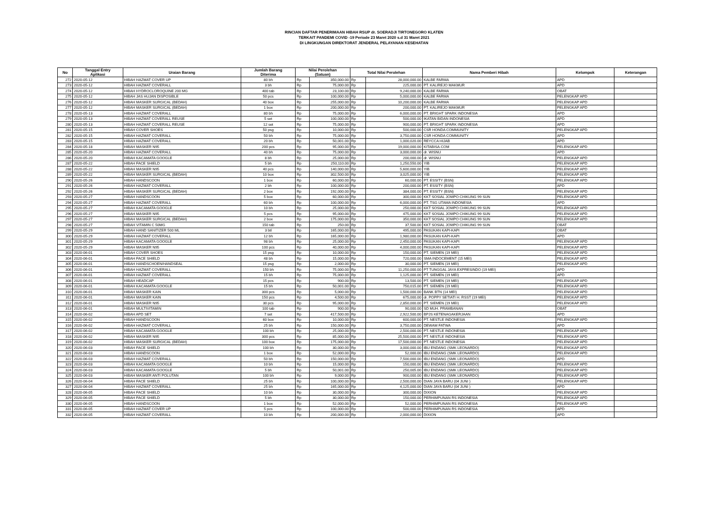RINCIAN DAFTAR PENERIMAAN HIBAH RSUP dr. SOERADJI TIRTONEGORO KLATEN
TERKAIT PANDEMI COVID -19 Periode 23 Maret 2020 s.d 31 Maret 2021
DI LINGKUNGAN DIREKTORAT JENDERAL PELAYANAN KESEHATAN
| No | Tanggal Entry Aplikasi | Uraian Barang | Jumlah Barang Diterima | Nilai Perolehan (Satuan) | | Total Nilai Perolehan | | Nama Pemberi Hibah | Kelompok | Keterangan |
| --- | --- | --- | --- | --- | --- | --- | --- | --- | --- | --- |
| 272 | 2020-05-12 | HIBAH HAZMAT COVER UP | 80 bh | Rp | 350,000.00 | Rp | 28,000,000.00 | KALBE FARMA | APD | |
| 273 | 2020-05-12 | HIBAH HAZMAT COVERALL | 3 bh | Rp | 75,000.00 | Rp | 225,000.00 | PT. KALIREJO MAKMUR | APD | |
| 274 | 2020-05-12 | HIBAH HYDROCLOROQUINE 200 MG | 400 tab | Rp | 23,100.00 | Rp | 9,240,000.00 | KALBE FARMA | OBAT | |
| 275 | 2020-05-12 | HIBAH JAS HUJAN DISPOSIBLE | 50 pcs | Rp | 100,000.00 | Rp | 5,000,000.00 | KALBE FARMA | PELENGKAP APD | |
| 276 | 2020-05-12 | HIBAH MASKER SURGICAL (BEDAH) | 40 box | Rp | 255,000.00 | Rp | 10,200,000.00 | KALBE FARMA | PELENGKAP APD | |
| 277 | 2020-05-12 | HIBAH MASKER SURGICAL (BEDAH) | 1 box | Rp | 200,000.00 | Rp | 200,000.00 | PT. KALIREJO MAKMUR | PELENGKAP APD | |
| 278 | 2020-05-13 | HIBAH HAZMAT COVERALL | 80 bh | Rp | 75,000.00 | Rp | 6,000,000.00 | PT. BRIGHT SPARK INDONESIA | APD | |
| 279 | 2020-05-13 | HIBAH HAZMAT COVERALL REUSE | 5 set | Rp | 100,000.00 | Rp | 500,000.00 | IKATAN BIDAN INDONESIA | APD | |
| 280 | 2020-05-13 | HIBAH HAZMAT COVERALL REUSE | 12 set | Rp | 75,000.00 | Rp | 900,000.00 | PT. BRIGHT SPARK INDONESIA | APD | |
| 281 | 2020-05-15 | HIBAH COVER SHOES | 50 psg | Rp | 10,000.00 | Rp | 500,000.00 | CSR HONDA COMMUNITY | PELENGKAP APD | |
| 282 | 2020-05-15 | HIBAH HAZMAT COVERALL | 50 bh | Rp | 75,000.00 | Rp | 3,750,000.00 | CSR HONDA COMMUNITY | APD | |
| 283 | 2020-05-15 | HIBAH HAZMAT COVERALL | 20 bh | Rp | 50,001.00 | Rp | 1,000,020.00 | REYCCA HIJAB | APD | |
| 284 | 2020-05-18 | HIBAH MASKER N95 | 200 pcs | Rp | 95,000.00 | Rp | 19,000,000.00 | KITABISA.COM | PELENGKAP APD | |
| 285 | 2020-05-20 | HIBAH HAZMAT COVERALL | 40 bh | Rp | 75,000.00 | Rp | 3,000,000.00 | dr. WISNU | APD | |
| 286 | 2020-05-20 | HIBAH KACAMATA GOOGLE | 8 bh | Rp | 25,000.00 | Rp | 200,000.00 | dr. WISNU | PELENGKAP APD | |
| 287 | 2020-05-22 | HIBAH FACE SHIELD | 5 bh | Rp | 250,110.00 | Rp | 1,250,550.00 | YIB | PELENGKAP APD | |
| 288 | 2020-05-22 | HIBAH MASKER N95 | 40 pcs | Rp | 140,000.00 | Rp | 5,600,000.00 | YIB | PELENGKAP APD | |
| 289 | 2020-05-22 | HIBAH MASKER SURGICAL (BEDAH) | 10 box | Rp | 302,500.00 | Rp | 3,025,000.00 | YIB | PELENGKAP APD | |
| 290 | 2020-05-26 | HIBAH HANDSCOON | 1 box | Rp | 60,000.00 | Rp | 60,000.00 | PT. ESSITY (BSN) | PELENGKAP APD | |
| 291 | 2020-05-26 | HIBAH HAZMAT COVERALL | 2 bh | Rp | 100,000.00 | Rp | 200,000.00 | PT. ESSITY (BSN) | APD | |
| 292 | 2020-05-26 | HIBAH MASKER SURGICAL (BEDAH) | 2 box | Rp | 192,000.00 | Rp | 384,000.00 | PT. ESSITY (BSN) | PELENGKAP APD | |
| 293 | 2020-05-27 | HIBAH HANDSCOON | 5 box | Rp | 60,000.00 | Rp | 300,000.00 | KKT SOSIAL JOMPO CHIKUNG 99 SUN | PELENGKAP APD | |
| 294 | 2020-05-27 | HIBAH HAZMAT COVERALL | 60 bh | Rp | 100,000.00 | Rp | 6,000,000.00 | PT. TSG UTAMA INDONESIA | APD | |
| 295 | 2020-05-27 | HIBAH KACAMATA GOOGLE | 10 bh | Rp | 25,000.00 | Rp | 250,000.00 | KKT SOSIAL JOMPO CHIKUNG 99 SUN | PELENGKAP APD | |
| 296 | 2020-05-27 | HIBAH MASKER N95 | 5 pcs | Rp | 95,000.00 | Rp | 475,000.00 | KKT SOSIAL JOMPO CHIKUNG 99 SUN | PELENGKAP APD | |
| 297 | 2020-05-27 | HIBAH MASKER SURGICAL (BEDAH) | 2 box | Rp | 175,000.00 | Rp | 350,000.00 | KKT SOSIAL JOMPO CHIKUNG 99 SUN | PELENGKAP APD | |
| 298 | 2020-05-27 | HIBAH VITAMIN C 50MG | 150 tab | Rp | 250.00 | Rp | 37,500.00 | KKT SOSIAL JOMPO CHIKUNG 99 SUN | OBAT | |
| 299 | 2020-05-29 | HIBAH HAND SANITIZER 500 ML | 3 btl | Rp | 165,000.00 | Rp | 495,000.00 | PASUKAN KAPI-KAPI | OBAT | |
| 300 | 2020-05-29 | HIBAH HAZMAT COVERALL | 12 bh | Rp | 165,000.00 | Rp | 1,980,000.00 | PASUKAN KAPI-KAPI | APD | |
| 301 | 2020-05-29 | HIBAH KACAMATA GOOGLE | 98 bh | Rp | 25,000.00 | Rp | 2,450,000.00 | PASUKAN KAPI-KAPI | PELENGKAP APD | |
| 302 | 2020-05-29 | HIBAH MASKER N95 | 100 pcs | Rp | 40,000.00 | Rp | 4,000,000.00 | PASUKAN KAPI-KAPI | PELENGKAP APD | |
| 303 | 2020-06-01 | HIBAH COVER SHOES | 15 psg | Rp | 10,000.00 | Rp | 150,000.00 | PT. SIEMEN (19 MEI) | PELENGKAP APD | |
| 304 | 2020-06-01 | HIBAH FACE SHIELD | 48 bh | Rp | 15,000.00 | Rp | 720,000.00 | SMA INDOCEMENT (15 MEI) | PELENGKAP APD | |
| 305 | 2020-06-01 | HIBAH HANDSCHOEN/HANDSEAL | 15 psg | Rp | 2,000.00 | Rp | 30,000.00 | PT. SIEMEN (19 MEI) | PELENGKAP APD | |
| 306 | 2020-06-01 | HIBAH HAZMAT COVERALL | 150 bh | Rp | 75,000.00 | Rp | 11,250,000.00 | PT TUNGGAL JAYA EXPRESINDO (19 MEI) | APD | |
| 307 | 2020-06-01 | HIBAH HAZMAT COVERALL | 15 bh | Rp | 75,000.00 | Rp | 1,125,000.00 | PT. SIEMEN (19 MEI) | APD | |
| 308 | 2020-06-01 | HIBAH HEADCAP | 15 pcs | Rp | 900.00 | Rp | 13,500.00 | PT. SIEMEN (19 MEI) | PELENGKAP APD | |
| 309 | 2020-06-01 | HIBAH KACAMATA GOOGLE | 15 bh | Rp | 50,001.00 | Rp | 750,015.00 | PT. SIEMEN (19 MEI) | PELENGKAP APD | |
| 310 | 2020-06-01 | HIBAH MASKER KAIN | 300 pcs | Rp | 5,000.00 | Rp | 1,500,000.00 | BANK BTN (14 MEI) | PELENGKAP APD | |
| 311 | 2020-06-01 | HIBAH MASKER KAIN | 150 pcs | Rp | 4,500.00 | Rp | 675,000.00 | dr. POPPY SETIATI H. RSST (19 MEI) | PELENGKAP APD | |
| 312 | 2020-06-01 | HIBAH MASKER N95 | 30 pcs | Rp | 95,000.00 | Rp | 2,850,000.00 | PT. SIEMEN (19 MEI) | PELENGKAP APD | |
| 313 | 2020-06-01 | HIBAH MULTIVITAMIN | 100 tab | Rp | 900.00 | Rp | 90,000.00 | SD MUH. PRAMBANAN | OBAT | |
| 314 | 2020-06-02 | HIBAH APD SET | 7 set | Rp | 417,500.00 | Rp | 2,922,500.00 | BPJS KETENAGAKERJAAN | APD | |
| 315 | 2020-06-02 | HIBAH HANDSCOON | 60 box | Rp | 10,000.00 | Rp | 600,000.00 | PT. NESTLE INDONESIA | PELENGKAP APD | |
| 316 | 2020-06-02 | HIBAH HAZMAT COVERALL | 25 bh | Rp | 150,000.00 | Rp | 3,750,000.00 | DEWAM FATWA | APD | |
| 317 | 2020-06-02 | HIBAH KACAMATA GOOGLE | 100 bh | Rp | 25,000.00 | Rp | 2,500,000.00 | PT. NESTLE INDONESIA | PELENGKAP APD | |
| 318 | 2020-06-02 | HIBAH MASKER N95 | 300 pcs | Rp | 85,000.00 | Rp | 25,500,000.00 | PT. NESTLE INDONESIA | PELENGKAP APD | |
| 319 | 2020-06-02 | HIBAH MASKER SURGICAL (BEDAH) | 100 box | Rp | 175,000.00 | Rp | 17,500,000.00 | PT. NESTLE INDONESIA | PELENGKAP APD | |
| 320 | 2020-06-03 | HIBAH FACE SHIELD | 100 bh | Rp | 30,000.00 | Rp | 3,000,000.00 | IBU ENDANG (SMK LEONARDO) | PELENGKAP APD | |
| 321 | 2020-06-03 | HIBAH HANDSCOON | 1 box | Rp | 52,000.00 | Rp | 52,000.00 | IBU ENDANG (SMK LEONARDO) | PELENGKAP APD | |
| 322 | 2020-06-03 | HIBAH HAZMAT COVERALL | 50 bh | Rp | 150,000.00 | Rp | 7,500,000.00 | IBU ENDANG (SMK LEONARDO) | APD | |
| 323 | 2020-06-03 | HIBAH KACAMATA GOOGLE | 10 bh | Rp | 15,000.00 | Rp | 150,000.00 | IBU ENDANG (SMK LEONARDO) | PELENGKAP APD | |
| 324 | 2020-06-03 | HIBAH KACAMATA GOOGLE | 5 bh | Rp | 50,001.00 | Rp | 250,005.00 | IBU ENDANG (SMK LEONARDO) | PELENGKAP APD | |
| 325 | 2020-06-03 | HIBAH MASKER ANTI POLUTAN | 100 bh | Rp | 9,000.00 | Rp | 900,000.00 | IBU ENDANG (SMK LEONARDO) | PELENGKAP APD | |
| 326 | 2020-06-04 | HIBAH FACE SHIELD | 25 bh | Rp | 100,000.00 | Rp | 2,500,000.00 | DIAN JAYA BARU (04 JUNI ) | PELENGKAP APD | |
| 327 | 2020-06-04 | HIBAH HAZMAT COVERALL | 25 bh | Rp | 165,000.00 | Rp | 4,125,000.00 | DIAN JAYA BARU (04 JUNI ) | APD | |
| 328 | 2020-06-05 | HIBAH FACE SHIELD | 10 bh | Rp | 30,000.00 | Rp | 300,000.00 | DIXION | PELENGKAP APD | |
| 329 | 2020-06-05 | HIBAH FACE SHIELD | 5 bh | Rp | 30,000.00 | Rp | 150,000.00 | PERHIMPUNAN RS INDONESIA | PELENGKAP APD | |
| 330 | 2020-06-05 | HIBAH HANDSCOON | 1 box | Rp | 52,000.00 | Rp | 52,000.00 | PERHIMPUNAN RS INDONESIA | PELENGKAP APD | |
| 331 | 2020-06-05 | HIBAH HAZMAT COVER UP | 5 pcs | Rp | 100,000.00 | Rp | 500,000.00 | PERHIMPUNAN RS INDONESIA | APD | |
| 332 | 2020-06-05 | HIBAH HAZMAT COVERALL | 10 bh | Rp | 200,000.00 | Rp | 2,000,000.00 | DIXION | APD | |